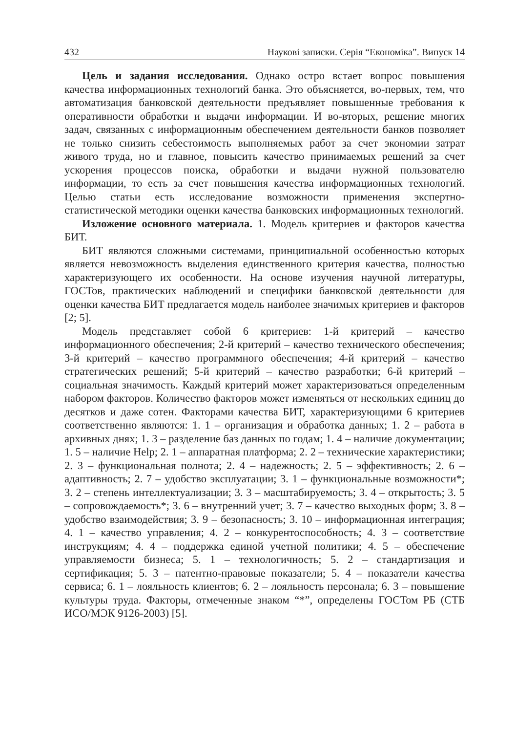432 Наукові записки. Серія “Економіка”. Випуск 14
Цель и задания исследования. Однако остро встает вопрос повышения качества информационных технологий банка. Это объясняется, во-первых, тем, что автоматизация банковской деятельности предъявляет повышенные требования к оперативности обработки и выдачи информации. И во-вторых, решение многих задач, связанных с информационным обеспечением деятельности банков позволяет не только снизить себестоимость выполняемых работ за счет экономии затрат живого труда, но и главное, повысить качество принимаемых решений за счет ускорения процессов поиска, обработки и выдачи нужной пользователю информации, то есть за счет повышения качества информационных технологий. Целью статьи есть исследование возможности применения экспертно-статистической методики оценки качества банковских информационных технологий.
Изложение основного материала. 1. Модель критериев и факторов качества БИТ.
БИТ являются сложными системами, принципиальной особенностью которых является невозможность выделения единственного критерия качества, полностью характеризующего их особенности. На основе изучения научной литературы, ГОСТов, практических наблюдений и специфики банковской деятельности для оценки качества БИТ предлагается модель наиболее значимых критериев и факторов [2; 5].
Модель представляет собой 6 критериев: 1-й критерий – качество информационного обеспечения; 2-й критерий – качество технического обеспечения; 3-й критерий – качество программного обеспечения; 4-й критерий – качество стратегических решений; 5-й критерий – качество разработки; 6-й критерий – социальная значимость. Каждый критерий может характеризоваться определенным набором факторов. Количество факторов может изменяться от нескольких единиц до десятков и даже сотен. Факторами качества БИТ, характеризующими 6 критериев соответственно являются: 1. 1 – организация и обработка данных; 1. 2 – работа в архивных днях; 1. 3 – разделение баз данных по годам; 1. 4 – наличие документации; 1. 5 – наличие Help; 2. 1 – аппаратная платформа; 2. 2 – технические характеристики; 2. 3 – функциональная полнота; 2. 4 – надежность; 2. 5 – эффективность; 2. 6 – адаптивность; 2. 7 – удобство эксплуатации; 3. 1 – функциональные возможности*; 3. 2 – степень интеллектуализации; 3. 3 – масштабируемость; 3. 4 – открытость; 3. 5 – сопровождаемость*; 3. 6 – внутренний учет; 3. 7 – качество выходных форм; 3. 8 – удобство взаимодействия; 3. 9 – безопасность; 3. 10 – информационная интеграция; 4. 1 – качество управления; 4. 2 – конкурентоспособность; 4. 3 – соответствие инструкциям; 4. 4 – поддержка единой учетной политики; 4. 5 – обеспечение управляемости бизнеса; 5. 1 – технологичность; 5. 2 – стандартизация и сертификация; 5. 3 – патентно-правовые показатели; 5. 4 – показатели качества сервиса; 6. 1 – лояльность клиентов; 6. 2 – лояльность персонала; 6. 3 – повышение культуры труда. Факторы, отмеченные знаком “*”, определены ГОСТом РБ (СТБ ИСО/МЭК 9126-2003) [5].